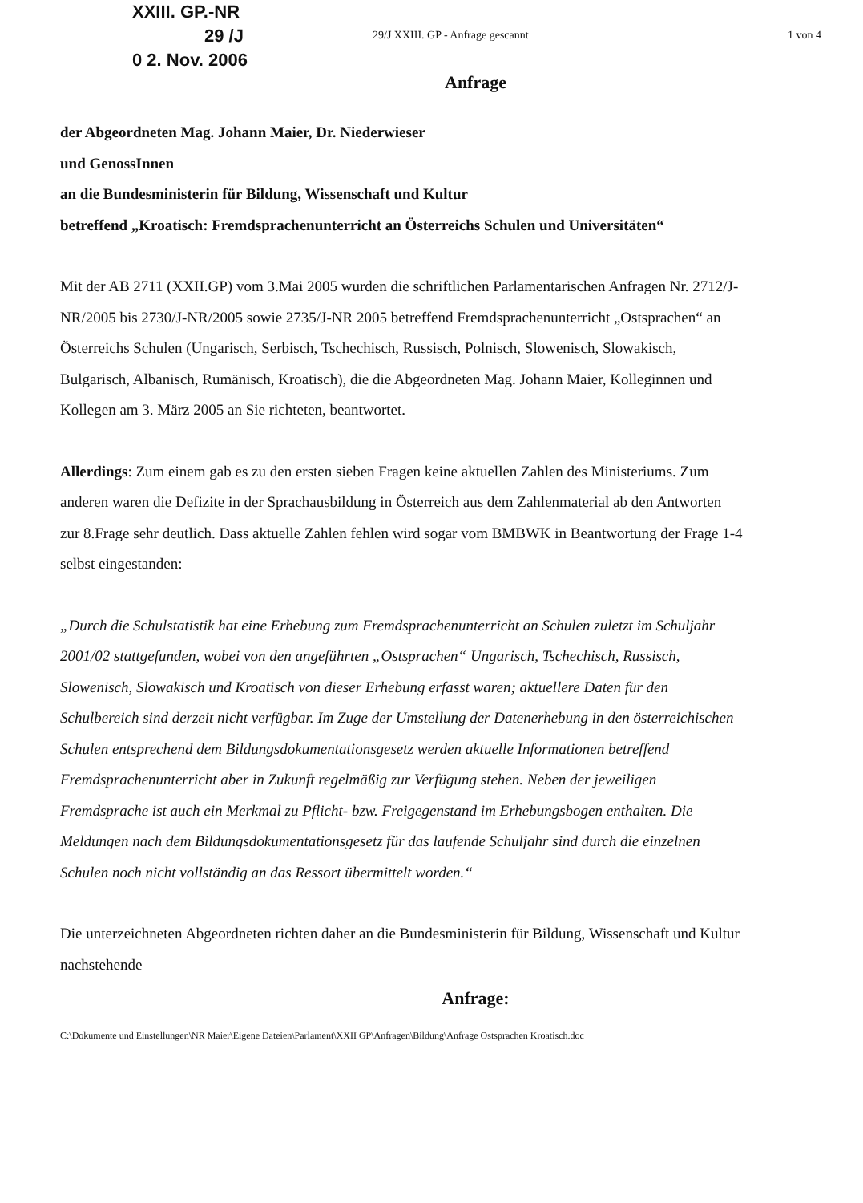XXIII. GP.-NR
29 /J
0 2. Nov. 2006
29/J XXIII. GP - Anfrage gescannt 1 von 4
Anfrage
der Abgeordneten Mag. Johann Maier, Dr. Niederwieser
und GenossInnen
an die Bundesministerin für Bildung, Wissenschaft und Kultur
betreffend „Kroatisch: Fremdsprachenunterricht an Österreichs Schulen und Universitäten“
Mit der AB 2711 (XXII.GP) vom 3.Mai 2005 wurden die schriftlichen Parlamentarischen Anfragen Nr. 2712/J-NR/2005 bis 2730/J-NR/2005 sowie 2735/J-NR 2005 betreffend Fremdsprachenunterricht „Ostsprachen“ an Österreichs Schulen (Ungarisch, Serbisch, Tschechisch, Russisch, Polnisch, Slowenisch, Slowakisch, Bulgarisch, Albanisch, Rumänisch, Kroatisch), die die Abgeordneten Mag. Johann Maier, Kolleginnen und Kollegen am 3. März 2005 an Sie richteten, beantwortet.
Allerdings: Zum einem gab es zu den ersten sieben Fragen keine aktuellen Zahlen des Ministeriums. Zum anderen waren die Defizite in der Sprachausbildung in Österreich aus dem Zahlenmaterial ab den Antworten zur 8.Frage sehr deutlich. Dass aktuelle Zahlen fehlen wird sogar vom BMBWK in Beantwortung der Frage 1-4 selbst eingestanden:
„Durch die Schulstatistik hat eine Erhebung zum Fremdsprachenunterricht an Schulen zuletzt im Schuljahr 2001/02 stattgefunden, wobei von den angeführten „Ostsprachen“ Ungarisch, Tschechisch, Russisch, Slowenisch, Slowakisch und Kroatisch von dieser Erhebung erfasst waren; aktuellere Daten für den Schulbereich sind derzeit nicht verfügbar. Im Zuge der Umstellung der Datenerhebung in den österreichischen Schulen entsprechend dem Bildungsdokumentationsgesetz werden aktuelle Informationen betreffend Fremdsprachenunterricht aber in Zukunft regelmäßig zur Verfügung stehen. Neben der jeweiligen Fremdsprache ist auch ein Merkmal zu Pflicht- bzw. Freigegenstand im Erhebungsbogen enthalten. Die Meldungen nach dem Bildungsdokumentationsgesetz für das laufende Schuljahr sind durch die einzelnen Schulen noch nicht vollständig an das Ressort übermittelt worden.“
Die unterzeichneten Abgeordneten richten daher an die Bundesministerin für Bildung, Wissenschaft und Kultur nachstehende
Anfrage:
C:\Dokumente und Einstellungen\NR Maier\Eigene Dateien\Parlament\XXII GP\Anfragen\Bildung\Anfrage Ostsprachen Kroatisch.doc